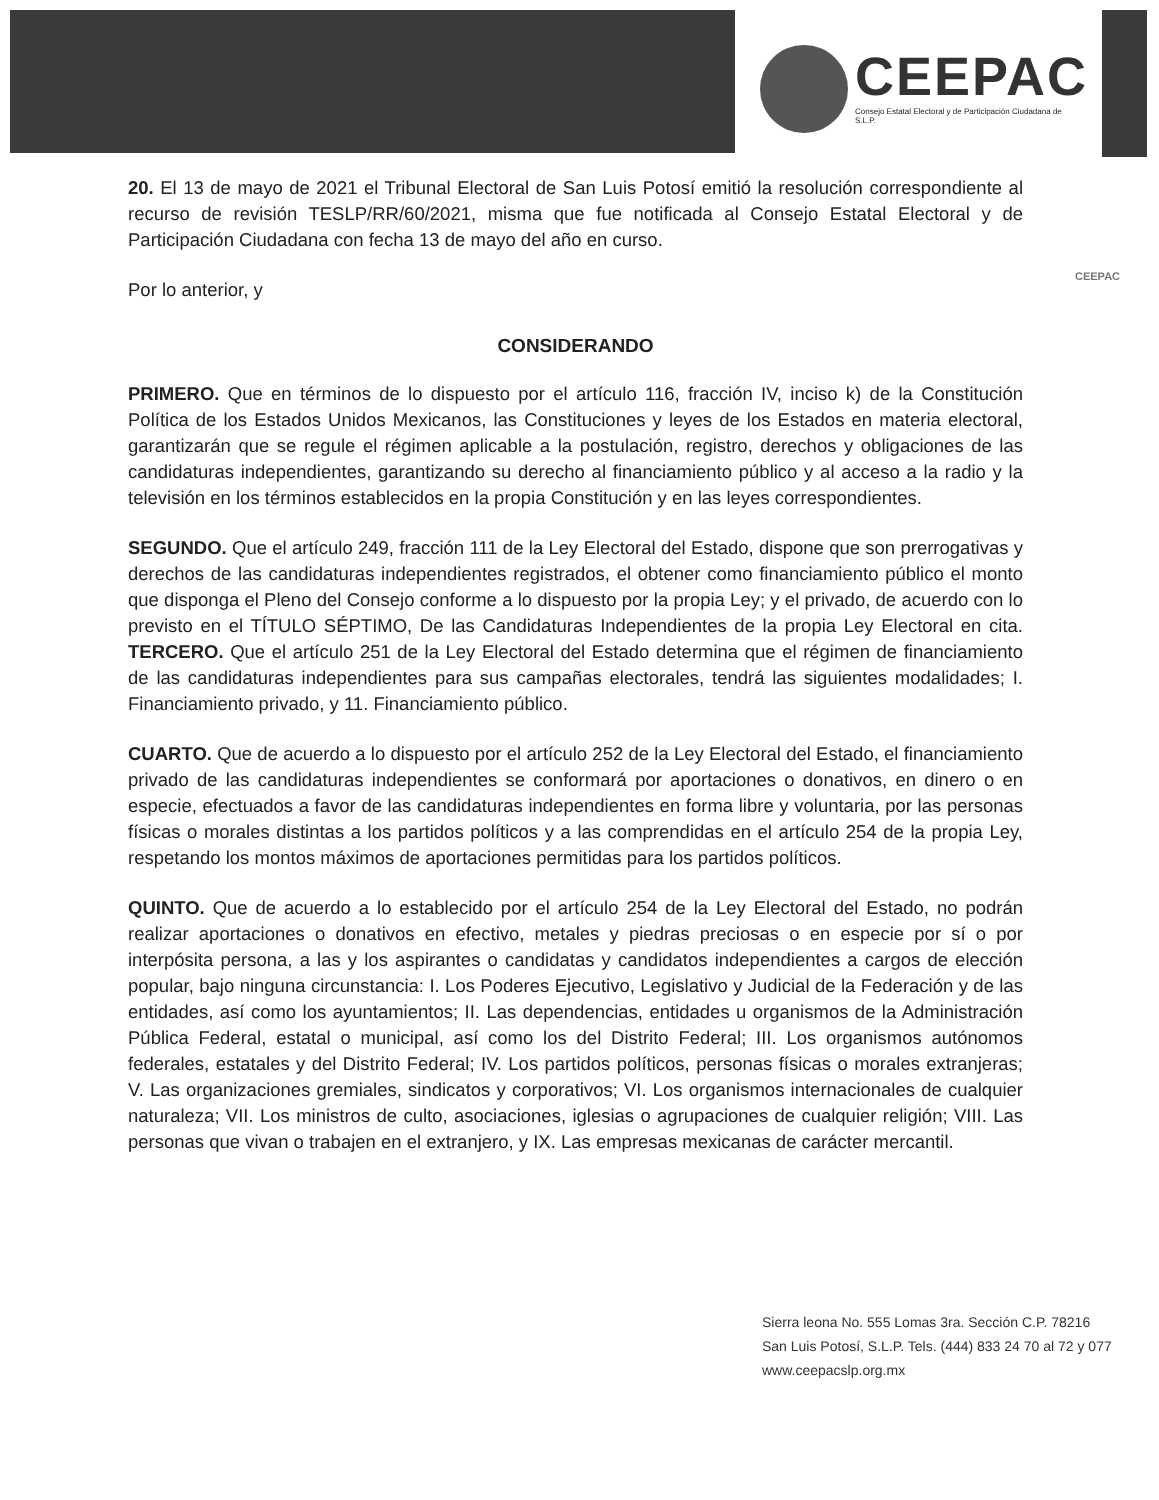CEEPAC
Consejo Estatal Electoral y de Participación Ciudadana de S.L.P.
CEEPAC
20. El 13 de mayo de 2021 el Tribunal Electoral de San Luis Potosí emitió la resolución correspondiente al recurso de revisión TESLP/RR/60/2021, misma que fue notificada al Consejo Estatal Electoral y de Participación Ciudadana con fecha 13 de mayo del año en curso.
Por lo anterior, y
CONSIDERANDO
PRIMERO. Que en términos de lo dispuesto por el artículo 116, fracción IV, inciso k) de la Constitución Política de los Estados Unidos Mexicanos, las Constituciones y leyes de los Estados en materia electoral, garantizarán que se regule el régimen aplicable a la postulación, registro, derechos y obligaciones de las candidaturas independientes, garantizando su derecho al financiamiento público y al acceso a la radio y la televisión en los términos establecidos en la propia Constitución y en las leyes correspondientes.
SEGUNDO. Que el artículo 249, fracción 111 de la Ley Electoral del Estado, dispone que son prerrogativas y derechos de las candidaturas independientes registrados, el obtener como financiamiento público el monto que disponga el Pleno del Consejo conforme a lo dispuesto por la propia Ley; y el privado, de acuerdo con lo previsto en el TÍTULO SÉPTIMO, De las Candidaturas Independientes de la propia Ley Electoral en cita. TERCERO. Que el artículo 251 de la Ley Electoral del Estado determina que el régimen de financiamiento de las candidaturas independientes para sus campañas electorales, tendrá las siguientes modalidades; I. Financiamiento privado, y 11. Financiamiento público.
CUARTO. Que de acuerdo a lo dispuesto por el artículo 252 de la Ley Electoral del Estado, el financiamiento privado de las candidaturas independientes se conformará por aportaciones o donativos, en dinero o en especie, efectuados a favor de las candidaturas independientes en forma libre y voluntaria, por las personas físicas o morales distintas a los partidos políticos y a las comprendidas en el artículo 254 de la propia Ley, respetando los montos máximos de aportaciones permitidas para los partidos políticos.
QUINTO. Que de acuerdo a lo establecido por el artículo 254 de la Ley Electoral del Estado, no podrán realizar aportaciones o donativos en efectivo, metales y piedras preciosas o en especie por sí o por interpósita persona, a las y los aspirantes o candidatas y candidatos independientes a cargos de elección popular, bajo ninguna circunstancia: I. Los Poderes Ejecutivo, Legislativo y Judicial de la Federación y de las entidades, así como los ayuntamientos; II. Las dependencias, entidades u organismos de la Administración Pública Federal, estatal o municipal, así como los del Distrito Federal; III. Los organismos autónomos federales, estatales y del Distrito Federal; IV. Los partidos políticos, personas físicas o morales extranjeras; V. Las organizaciones gremiales, sindicatos y corporativos; VI. Los organismos internacionales de cualquier naturaleza; VII. Los ministros de culto, asociaciones, iglesias o agrupaciones de cualquier religión; VIII. Las personas que vivan o trabajen en el extranjero, y IX. Las empresas mexicanas de carácter mercantil.
Sierra leona No. 555 Lomas 3ra. Sección C.P. 78216
San Luis Potosí, S.L.P. Tels. (444) 833 24 70 al 72 y 077
www.ceepacslp.org.mx